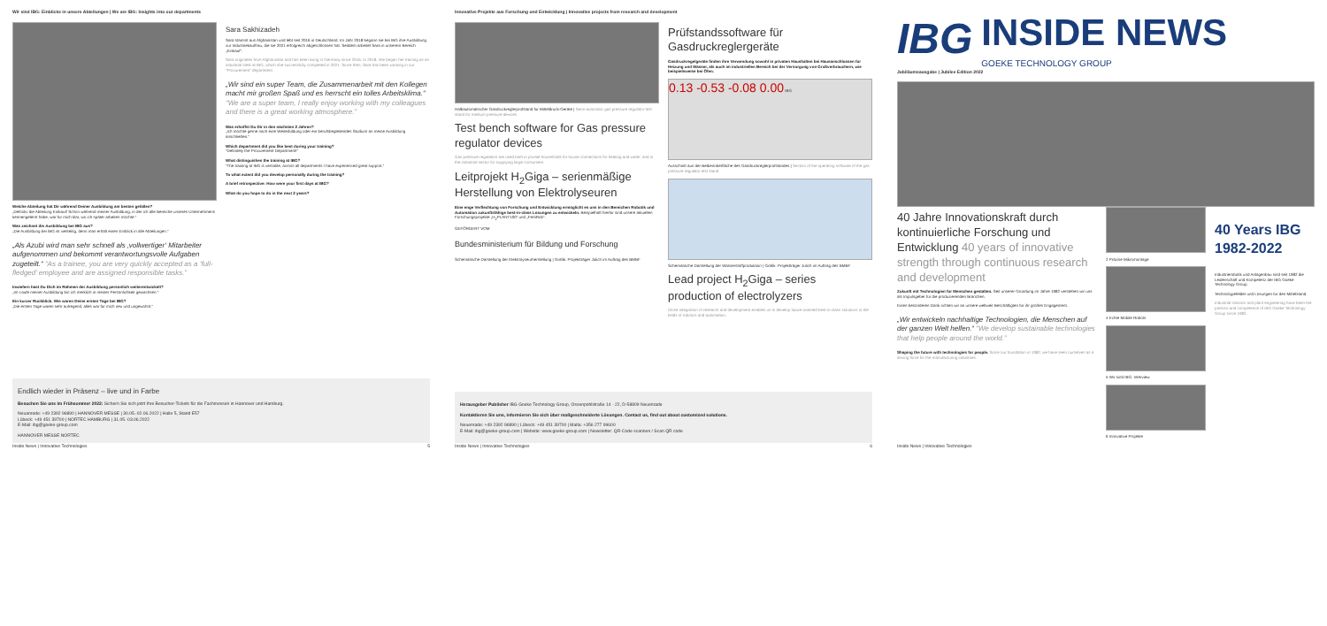Wir sind IBG: Einblicke in unsere Abteilungen | We are IBG: Insights into our departments
Welche Abteilung hat Dir während Deiner Ausbildung am besten gefallen?
„Definitiv die Abteilung Einkauf! Schon während meiner Ausbildung, in der ich alle Bereiche unseres Unternehmens kennengelernt habe, war für mich klar, wo ich später arbeiten möchte.“
Was zeichnet die Ausbildung bei IBG aus?
„Die Ausbildung bei IBG ist vielseitig, denn man erhält einen Einblick in alle Abteilungen.“
„Als Azubi wird man sehr schnell als ‚vollwertiger‘ Mitarbeiter aufgenommen und bekommt verantwortungsvolle Aufgaben zugeteilt.“ “As a trainee, you are very quickly accepted as a ‘full-fledged’ employee and are assigned responsible tasks.”
Inwiefern hast Du Dich im Rahmen der Ausbildung persönlich weiterentwickelt?
„Im Laufe meiner Ausbildung bin ich merklich in meiner Persönlichkeit gewachsen.“
Ein kurzer Rückblick. Wie waren Deine ersten Tage bei IBG?
„Die ersten Tage waren sehr aufregend, alles war für mich neu und ungewohnt.“
Sara Sakhizadeh
Sara stammt aus Afghanistan und lebt seit 2016 in Deutschland. Im Jahr 2018 begann sie bei IBG ihre Ausbildung zur Industriekauffrau, die sie 2021 erfolgreich abgeschlossen hat. Seitdem arbeitet Sara in unserem Bereich „Einkauf“.
Sara originates from Afghanistan and has been living in Germany since 2016. In 2018, she began her training as an industrial clerk at IBG, which she successfully completed in 2021. Since then, Sara has been working in our “Procurement” department.
„Wir sind ein super Team, die Zusammenarbeit mit den Kollegen macht mir großen Spaß und es herrscht ein tolles Arbeitsklima.“ “We are a super team, I really enjoy working with my colleagues and there is a great working atmosphere.”
Was erhoffst Du Dir in den nächsten 2 Jahren?
„Ich möchte gerne nach eine Weiterbildung oder ein berufsbegleitendes Studium an meine Ausbildung anschließen.“
Which department did you like best during your training?
“Definitely the Procurement Department!”
What distinguishes the training at IBG?
“The training at IBG is versatile, across all departments I have experienced great support.”
To what extent did you develop personally during the training?
A brief retrospective: How were your first days at IBG?
What do you hope to do in the next 2 years?
Endlich wieder in Präsenz – live und in Farbe
Besuchen Sie uns im Frühsommer 2022: Sichern Sie sich jetzt Ihre Besucher-Tickets für die Fachmessen in Hannover und Hamburg.
Neuanrede: +49 2392 96890 | HANNOVER MESSE | 30.05.-02.06.2022 | Halle 5, Stand E57
Lübeck: +49 451 39700 | NORTEC HAMBURG | 31.05.-03.06.2022
E-Mail: ibg@goeke-group.com
HANNOVER MESSE NORTEC
Inside News | Innovative Technologies 5
Innovative Projekte aus Forschung und Entwicklung | Innovative projects from research and development
Halbautomatischer Gasdruckreglerprüfstand für Mitteldruck-Geräte | Semi-automatic gas pressure regulator test stand for medium pressure devices
Test bench software for Gas pressure regulator devices
Gas pressure regulators are used both in private households for house connections for heating and water, and in the industrial sector for supplying large consumers.
Leitprojekt H<sub>2</sub>Giga – serienmäßige Herstellung von Elektrolyseuren
Eine enge Verflechtung von Forschung und Entwicklung ermöglicht es uns in den Bereichen Robotik und Automation zukunftsfähige best-in-class Lösungen zu entwickeln. Beispielhaft hierfür sind unsere aktuellen Forschungsprojekte „H<sub>2</sub>PLANT100“ und „FertiRob“.
GEFÖRDERT VOM
Bundesministerium für Bildung und Forschung
Schematische Darstellung der Elektrolyseurherstellung | Grafik: Projektträger Jülich im Auftrag des BMBF
Prüfstandssoftware für Gasdruckreglergeräte
Gasdruckregelgeräte finden ihre Verwendung sowohl in privaten Haushalten bei Hausanschlüssen für Heizung und Wasser, als auch im industriellen Bereich bei der Versorgung von Großverbrauchern, wie beispielsweise bei Öfen.
0.13 -0.53 -0.08 0.00 IBG
Ausschnitt aus der Bedienoberfläche des Gasdruckreglerprüfstandes | Section of the operating software of the gas pressure regulator test stand
Schematische Darstellung der Wasserstoffproduktion | Grafik: Projektträger Jülich im Auftrag des BMBF
Lead project H<sub>2</sub>Giga – series production of electrolyzers
Close integration of research and development enables us to develop future-oriented best-in-class solutions in the fields of robotics and automation.
Herausgeber Publisher IBG Goeke Technology Group, Ossenpohlstraße 14 - 22, D-58809 Neuenrade
Kontaktieren Sie uns, informieren Sie sich über maßgeschneiderte Lösungen. Contact us, find out about customized solutions.
Neuenrade: +49 2392 96890 | Lübeck: +49 451 39700 | Malta: +356 277 99600
E-Mail: ibg@goeke-group.com | Website: www.goeke-group.com | Newsletter: QR-Code scannen / Scan QR code
Inside News | Innovative Technologies 6
IBG
INSIDE NEWS
GOEKE TECHNOLOGY GROUP
Jubiläumsausgabe | Jubilee Edition 2022
40 Jahre Innovationskraft durch kontinuierliche Forschung und Entwicklung 40 years of innovative strength through continuous research and development
Zukunft mit Technologien für Menschen gestalten. Seit unserer Gründung im Jahre 1982 verstehen wir uns als Impulsgeber für die produzierenden Branchen.
Einen besonderen Dank richten wir an unsere weltweit Beschäftigten für ihr großes Engagement.
„Wir entwickeln nachhaltige Technologien, die Menschen auf der ganzen Welt helfen.“ “We develop sustainable technologies that help people around the world.”
Shaping the future with technologies for people. Since our foundation in 1982, we have seen ourselves as a driving force for the manufacturing industries.
2 Präzise Mikromontage
4 Echte Mobile Robots
5 Wir sind IBG: Interview
6 Innovative Projekte
40 Years IBG 1982-2022
Industrierobotik und Anlagenbau sind seit 1982 die Leidenschaft und Kompetenz der IBG Goeke Technology Group.
Technologiefelder und Lösungen für den Mittelstand.
Industrial robotics and plant engineering have been the passion and competence of IBG Goeke Technology Group since 1982.
Inside News | Innovative Technologies